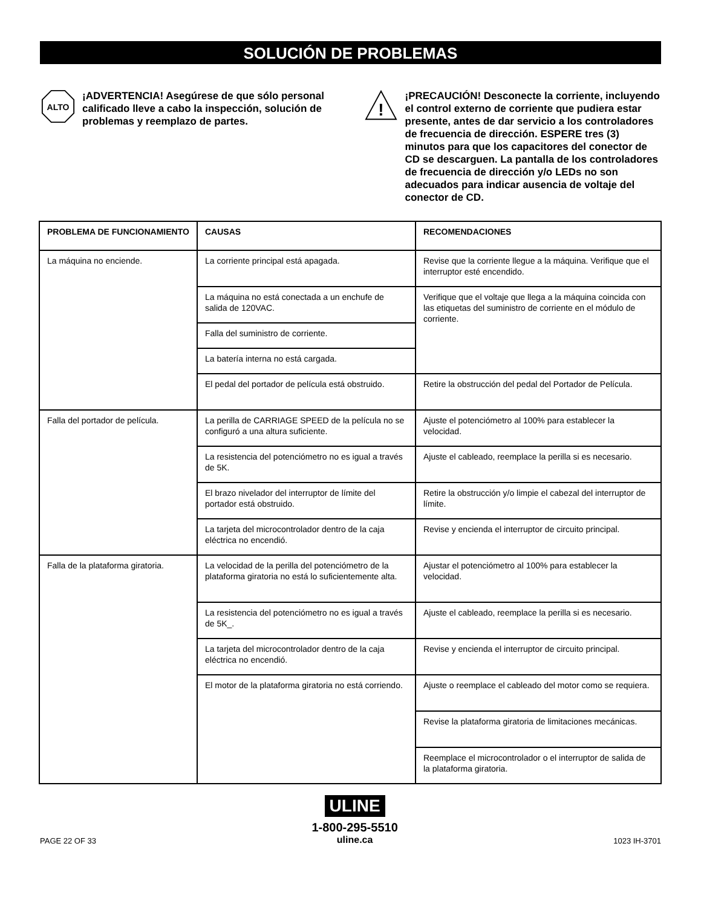SOLUCIÓN DE PROBLEMAS
ALTO
¡ADVERTENCIA! Asegúrese de que sólo personal calificado lleve a cabo la inspección, solución de problemas y reemplazo de partes.
!
¡PRECAUCIÓN! Desconecte la corriente, incluyendo el control externo de corriente que pudiera estar presente, antes de dar servicio a los controladores de frecuencia de dirección. ESPERE tres (3) minutos para que los capacitores del conector de CD se descarguen. La pantalla de los controladores de frecuencia de dirección y/o LEDs no son adecuados para indicar ausencia de voltaje del conector de CD.
| PROBLEMA DE FUNCIONAMIENTO | CAUSAS | RECOMENDACIONES |
| --- | --- | --- |
| La máquina no enciende. | La corriente principal está apagada. | Revise que la corriente llegue a la máquina. Verifique que el interruptor esté encendido. |
| | La máquina no está conectada a un enchufe de salida de 120VAC. | Verifique que el voltaje que llega a la máquina coincida con las etiquetas del suministro de corriente en el módulo de corriente. |
| | Falla del suministro de corriente. | |
| | La batería interna no está cargada. | |
| | El pedal del portador de película está obstruido. | Retire la obstrucción del pedal del Portador de Película. |
| Falla del portador de película. | La perilla de CARRIAGE SPEED de la película no se configuró a una altura suficiente. | Ajuste el potenciómetro al 100% para establecer la velocidad. |
| | La resistencia del potenciómetro no es igual a través de 5K. | Ajuste el cableado, reemplace la perilla si es necesario. |
| | El brazo nivelador del interruptor de límite del portador está obstruido. | Retire la obstrucción y/o limpie el cabezal del interruptor de límite. |
| | La tarjeta del microcontrolador dentro de la caja eléctrica no encendió. | Revise y encienda el interruptor de circuito principal. |
| Falla de la plataforma giratoria. | La velocidad de la perilla del potenciómetro de la plataforma giratoria no está lo suficientemente alta. | Ajustar el potenciómetro al 100% para establecer la velocidad. |
| | La resistencia del potenciómetro no es igual a través de 5K_. | Ajuste el cableado, reemplace la perilla si es necesario. |
| | La tarjeta del microcontrolador dentro de la caja eléctrica no encendió. | Revise y encienda el interruptor de circuito principal. |
| | El motor de la plataforma giratoria no está corriendo. | Ajuste o reemplace el cableado del motor como se requiera. |
| | | Revise la plataforma giratoria de limitaciones mecánicas. |
| | | Reemplace el microcontrolador o el interruptor de salida de la plataforma giratoria. |
PAGE 22 OF 33
ULINE
1-800-295-5510
uline.ca
1023 IH-3701